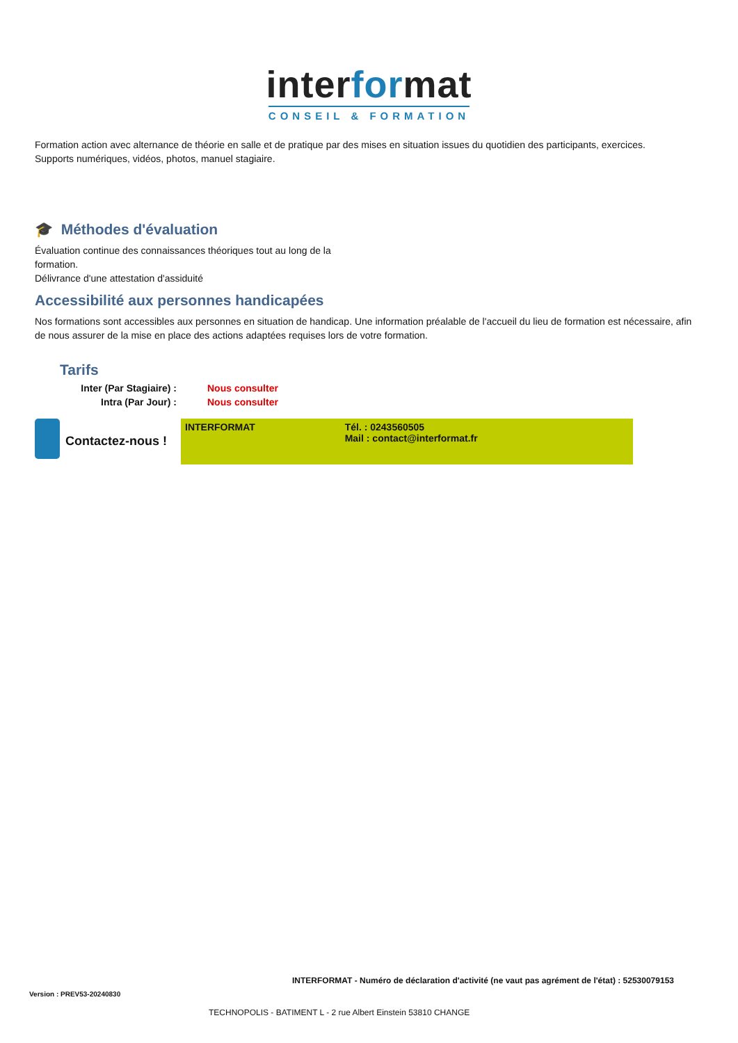interformat
CONSEIL & FORMATION
Formation action avec alternance de théorie en salle et de pratique par des mises en situation issues du quotidien des participants, exercices.
Supports numériques, vidéos, photos, manuel stagiaire.
🎓 Méthodes d'évaluation
Évaluation continue des connaissances théoriques tout au long de la formation.
Délivrance d'une attestation d'assiduité
Accessibilité aux personnes handicapées
Nos formations sont accessibles aux personnes en situation de handicap. Une information préalable de l'accueil du lieu de formation est nécessaire, afin de nous assurer de la mise en place des actions adaptées requises lors de votre formation.
Tarifs
| Inter (Par Stagiaire) : | Nous consulter |
| Intra (Par Jour) : | Nous consulter |
Contactez-nous !
| INTERFORMAT | Tél. : 0243560505 Mail : contact@interformat.fr |
INTERFORMAT - Numéro de déclaration d'activité (ne vaut pas agrément de l'état) : 52530079153
Version : PREV53-20240830
TECHNOPOLIS - BATIMENT L - 2 rue Albert Einstein 53810 CHANGE